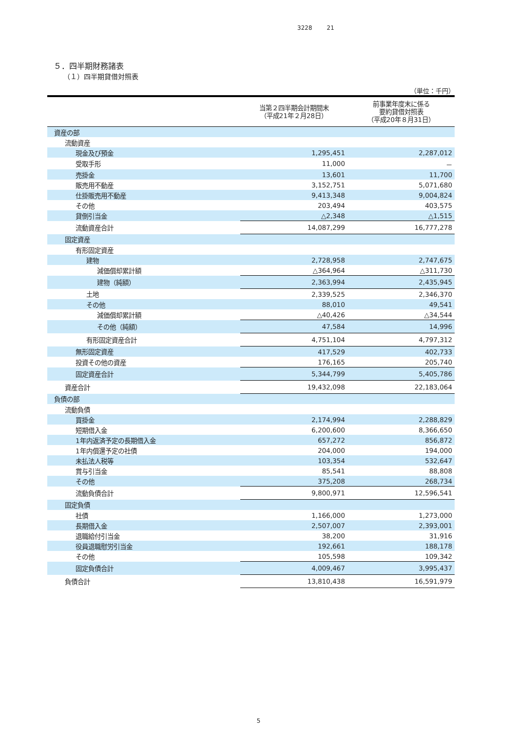3228 21
５．四半期財務諸表
（１）四半期貸借対照表
（単位：千円）
| | 当第２四半期会計期間末 （平成21年２月28日） | 前事業年度末に係る 要約貸借対照表 （平成20年８月31日） |
| --- | --- | --- |
| 資産の部 | | |
| 流動資産 | | |
| 現金及び預金 | 1,295,451 | 2,287,012 |
| 受取手形 | 11,000 | － |
| 売掛金 | 13,601 | 11,700 |
| 販売用不動産 | 3,152,751 | 5,071,680 |
| 仕掛販売用不動産 | 9,413,348 | 9,004,824 |
| その他 | 203,494 | 403,575 |
| 貸倒引当金 | △2,348 | △1,515 |
| 流動資産合計 | 14,087,299 | 16,777,278 |
| 固定資産 | | |
| 有形固定資産 | | |
| 建物 | 2,728,958 | 2,747,675 |
| 減価償却累計額 | △364,964 | △311,730 |
| 建物（純額） | 2,363,994 | 2,435,945 |
| 土地 | 2,339,525 | 2,346,370 |
| その他 | 88,010 | 49,541 |
| 減価償却累計額 | △40,426 | △34,544 |
| その他（純額） | 47,584 | 14,996 |
| 有形固定資産合計 | 4,751,104 | 4,797,312 |
| 無形固定資産 | 417,529 | 402,733 |
| 投資その他の資産 | 176,165 | 205,740 |
| 固定資産合計 | 5,344,799 | 5,405,786 |
| 資産合計 | 19,432,098 | 22,183,064 |
| 負債の部 | | |
| 流動負債 | | |
| 買掛金 | 2,174,994 | 2,288,829 |
| 短期借入金 | 6,200,600 | 8,366,650 |
| 1年内返済予定の長期借入金 | 657,272 | 856,872 |
| 1年内償還予定の社債 | 204,000 | 194,000 |
| 未払法人税等 | 103,354 | 532,647 |
| 賞与引当金 | 85,541 | 88,808 |
| その他 | 375,208 | 268,734 |
| 流動負債合計 | 9,800,971 | 12,596,541 |
| 固定負債 | | |
| 社債 | 1,166,000 | 1,273,000 |
| 長期借入金 | 2,507,007 | 2,393,001 |
| 退職給付引当金 | 38,200 | 31,916 |
| 役員退職慰労引当金 | 192,661 | 188,178 |
| その他 | 105,598 | 109,342 |
| 固定負債合計 | 4,009,467 | 3,995,437 |
| 負債合計 | 13,810,438 | 16,591,979 |
5